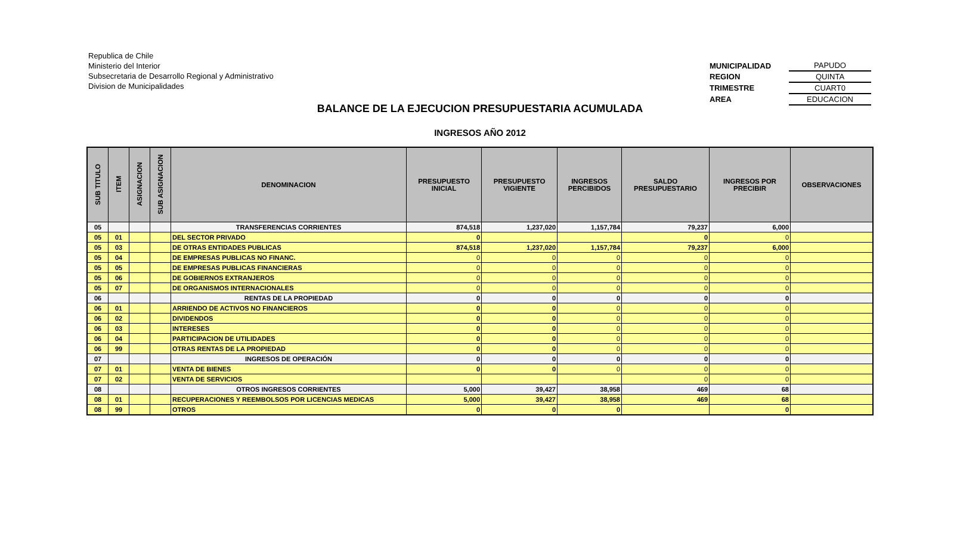Republica de Chile
Ministerio del Interior
Subsecretaria de Desarrollo Regional y Administrativo
Division de Municipalidades
| MUNICIPALIDAD | PAPUDO |
| REGION | QUINTA |
| TRIMESTRE | CUART0 |
| AREA | EDUCACION |
BALANCE DE LA EJECUCION PRESUPUESTARIA ACUMULADA
INGRESOS AÑO 2012
| SUB TITULO | ITEM | ASIGNACION | SUB ASIGNACION | DENOMINACION | PRESUPUESTO INICIAL | PRESUPUESTO VIGIENTE | INGRESOS PERCIBIDOS | SALDO PRESUPUESTARIO | INGRESOS POR PRECIBIR | OBSERVACIONES |
| --- | --- | --- | --- | --- | --- | --- | --- | --- | --- | --- |
| 05 | | | | TRANSFERENCIAS CORRIENTES | 874,518 | 1,237,020 | 1,157,784 | 79,237 | 6,000 | |
| 05 | 01 | | | DEL SECTOR PRIVADO | 0 | | | 0 | 0 | |
| 05 | 03 | | | DE OTRAS ENTIDADES PUBLICAS | 874,518 | 1,237,020 | 1,157,784 | 79,237 | 6,000 | |
| 05 | 04 | | | DE EMPRESAS PUBLICAS NO FINANC. | 0 | 0 | 0 | 0 | 0 | |
| 05 | 05 | | | DE EMPRESAS PUBLICAS FINANCIERAS | 0 | 0 | 0 | 0 | 0 | |
| 05 | 06 | | | DE GOBIERNOS EXTRANJEROS | 0 | 0 | 0 | 0 | 0 | |
| 05 | 07 | | | DE ORGANISMOS INTERNACIONALES | 0 | 0 | 0 | 0 | 0 | |
| 06 | | | | RENTAS DE LA PROPIEDAD | 0 | 0 | 0 | 0 | 0 | |
| 06 | 01 | | | ARRIENDO DE ACTIVOS NO FINANCIEROS | 0 | 0 | 0 | 0 | 0 | |
| 06 | 02 | | | DIVIDENDOS | 0 | 0 | 0 | 0 | 0 | |
| 06 | 03 | | | INTERESES | 0 | 0 | 0 | 0 | 0 | |
| 06 | 04 | | | PARTICIPACION DE UTILIDADES | 0 | 0 | 0 | 0 | 0 | |
| 06 | 99 | | | OTRAS RENTAS DE LA PROPIEDAD | 0 | 0 | 0 | 0 | 0 | |
| 07 | | | | INGRESOS DE OPERACIÓN | 0 | 0 | 0 | 0 | 0 | |
| 07 | 01 | | | VENTA DE BIENES | 0 | 0 | 0 | 0 | 0 | |
| 07 | 02 | | | VENTA DE SERVICIOS | | | | 0 | 0 | |
| 08 | | | | OTROS INGRESOS CORRIENTES | 5,000 | 39,427 | 38,958 | 469 | 68 | |
| 08 | 01 | | | RECUPERACIONES Y REEMBOLSOS POR LICENCIAS MEDICAS | 5,000 | 39,427 | 38,958 | 469 | 68 | |
| 08 | 99 | | | OTROS | 0 | 0 | 0 | | 0 | |